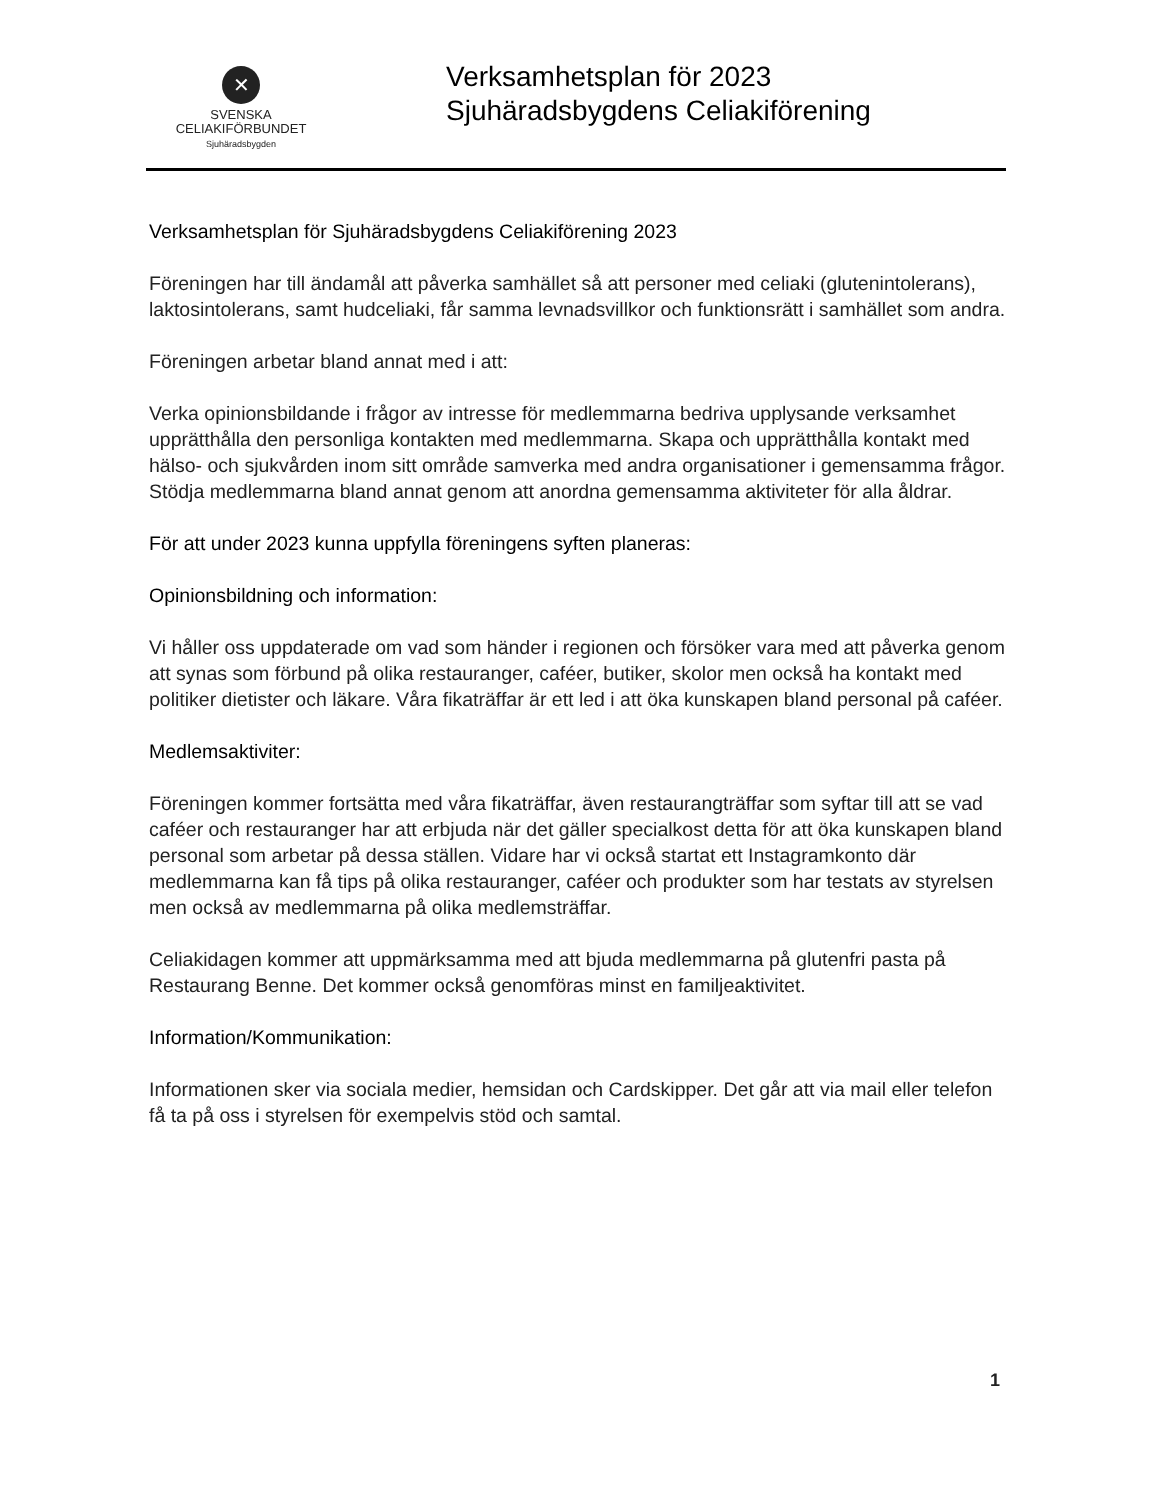✕
SVENSKA
CELIAKIFÖRBUNDET
Sjuhäradsbygden
Verksamhetsplan för 2023
Sjuhäradsbygdens Celiakiförening
Verksamhetsplan för Sjuhäradsbygdens Celiakiförening 2023
Föreningen har till ändamål att påverka samhället så att personer med celiaki (glutenintolerans), laktosintolerans, samt hudceliaki, får samma levnadsvillkor och funktionsrätt i samhället som andra.
Föreningen arbetar bland annat med i att:
Verka opinionsbildande i frågor av intresse för medlemmarna bedriva upplysande verksamhet upprätthålla den personliga kontakten med medlemmarna. Skapa och upprätthålla kontakt med hälso- och sjukvården inom sitt område samverka med andra organisationer i gemensamma frågor. Stödja medlemmarna bland annat genom att anordna gemensamma aktiviteter för alla åldrar.
För att under 2023 kunna uppfylla föreningens syften planeras:
Opinionsbildning och information:
Vi håller oss uppdaterade om vad som händer i regionen och försöker vara med att påverka genom att synas som förbund på olika restauranger, caféer, butiker, skolor men också ha kontakt med politiker dietister och läkare. Våra fikaträffar är ett led i att öka kunskapen bland personal på caféer.
Medlemsaktiviter:
Föreningen kommer fortsätta med våra fikaträffar, även restaurangträffar som syftar till att se vad caféer och restauranger har att erbjuda när det gäller specialkost detta för att öka kunskapen bland personal som arbetar på dessa ställen. Vidare har vi också startat ett Instagramkonto där medlemmarna kan få tips på olika restauranger, caféer och produkter som har testats av styrelsen men också av medlemmarna på olika medlemsträffar.
Celiakidagen kommer att uppmärksamma med att bjuda medlemmarna på glutenfri pasta på Restaurang Benne. Det kommer också genomföras minst en familjeaktivitet.
Information/Kommunikation:
Informationen sker via sociala medier, hemsidan och Cardskipper. Det går att via mail eller telefon få ta på oss i styrelsen för exempelvis stöd och samtal.
1